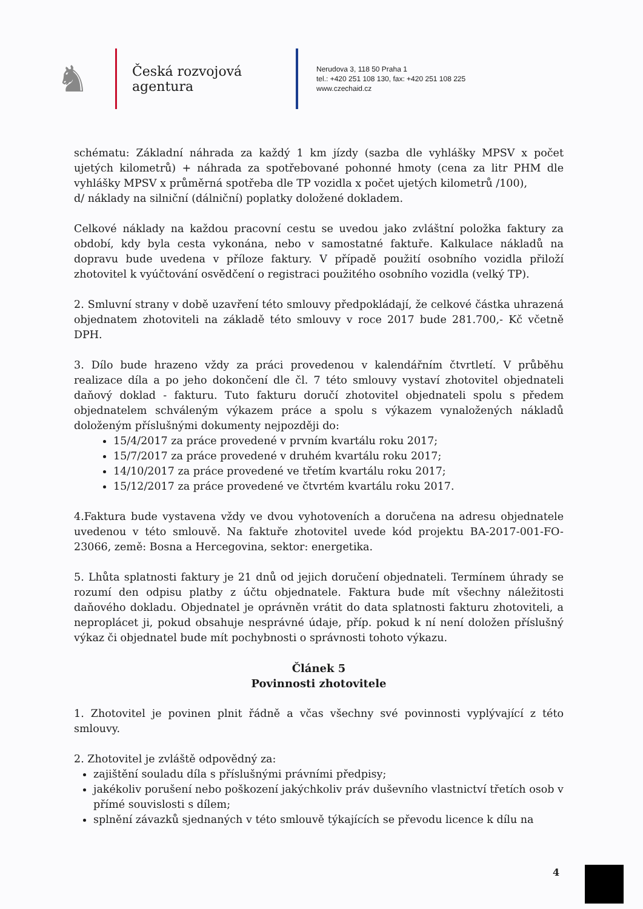♞
Česká rozvojová agentura
Nerudova 3, 118 50 Praha 1
tel.: +420 251 108 130, fax: +420 251 108 225
www.czechaid.cz
schématu: Základní náhrada za každý 1 km jízdy (sazba dle vyhlášky MPSV x počet ujetých kilometrů) + náhrada za spotřebované pohonné hmoty (cena za litr PHM dle vyhlášky MPSV x průměrná spotřeba dle TP vozidla x počet ujetých kilometrů /100),
d/ náklady na silniční (dálniční) poplatky doložené dokladem.
Celkové náklady na každou pracovní cestu se uvedou jako zvláštní položka faktury za období, kdy byla cesta vykonána, nebo v samostatné faktuře. Kalkulace nákladů na dopravu bude uvedena v příloze faktury. V případě použití osobního vozidla přiloží zhotovitel k vyúčtování osvědčení o registraci použitého osobního vozidla (velký TP).
2. Smluvní strany v době uzavření této smlouvy předpokládají, že celkové částka uhrazená objednatem zhotoviteli na základě této smlouvy v roce 2017 bude 281.700,- Kč včetně DPH.
3. Dílo bude hrazeno vždy za práci provedenou v kalendářním čtvrtletí. V průběhu realizace díla a po jeho dokončení dle čl. 7 této smlouvy vystaví zhotovitel objednateli daňový doklad - fakturu. Tuto fakturu doručí zhotovitel objednateli spolu s předem objednatelem schváleným výkazem práce a spolu s výkazem vynaložených nákladů doloženým příslušnými dokumenty nejpozději do:
15/4/2017 za práce provedené v prvním kvartálu roku 2017;
15/7/2017 za práce provedené v druhém kvartálu roku 2017;
14/10/2017 za práce provedené ve třetím kvartálu roku 2017;
15/12/2017 za práce provedené ve čtvrtém kvartálu roku 2017.
4.Faktura bude vystavena vždy ve dvou vyhotoveních a doručena na adresu objednatele uvedenou v této smlouvě. Na faktuře zhotovitel uvede kód projektu BA-2017-001-FO-23066, země: Bosna a Hercegovina, sektor: energetika.
5. Lhůta splatnosti faktury je 21 dnů od jejich doručení objednateli. Termínem úhrady se rozumí den odpisu platby z účtu objednatele. Faktura bude mít všechny náležitosti daňového dokladu. Objednatel je oprávněn vrátit do data splatnosti fakturu zhotoviteli, a neproplácet ji, pokud obsahuje nesprávné údaje, příp. pokud k ní není doložen příslušný výkaz či objednatel bude mít pochybnosti o správnosti tohoto výkazu.
Článek 5
Povinnosti zhotovitele
1. Zhotovitel je povinen plnit řádně a včas všechny své povinnosti vyplývající z této smlouvy.
2. Zhotovitel je zvláště odpovědný za:
zajištění souladu díla s příslušnými právními předpisy;
jakékoliv porušení nebo poškození jakýchkoliv práv duševního vlastnictví třetích osob v přímé souvislosti s dílem;
splnění závazků sjednaných v této smlouvě týkajících se převodu licence k dílu na
4